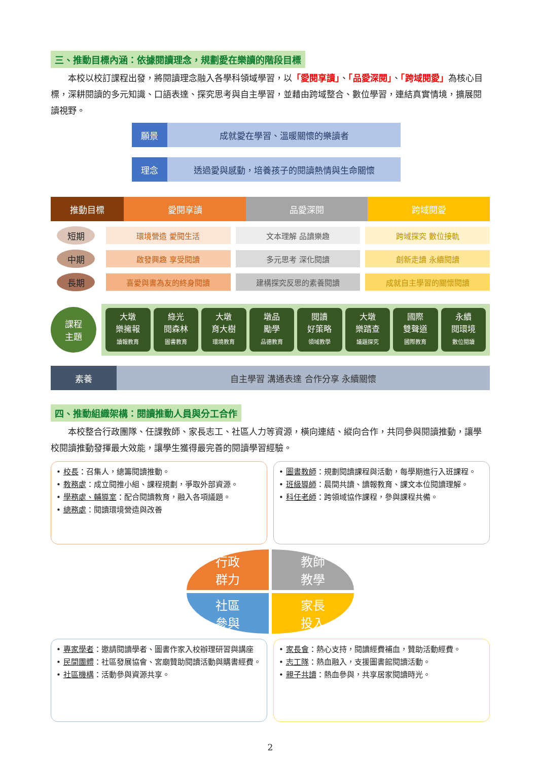三、推動目標內涵：依據閱讀理念，規劃愛在樂讀的階段目標
本校以校訂課程出發，將閱讀理念融入各學科領域學習，以「愛閱享讀」、「品愛深閱」、「跨域閱愛」為核心目標，深耕閱讀的多元知識、口語表達、探究思考與自主學習，並藉由跨域整合、數位學習，連結真實情境，擴展閱讀視野。
願景 成就愛在學習、溫暖關懷的樂讀者
理念 透過愛與感動，培養孩子的閱讀熱情與生命關懷
推動目標 愛閱享讀 品愛深閱 跨域閱愛
短期
環境營造 愛閱生活 文本理解 品讀樂趣 跨域探究 數位接軌
中期
啟發興趣 享受閱讀 多元思考 深化閱讀 創新走讀 永續閱讀
長期
喜愛與書為友的終身閱讀 建構探究反思的素養閱讀 成就自主學習的關懷閱讀
課程
主題
大墩
樂擁報
讀報教育
綠光
閱森林
圖書教育
大墩
育大樹
環境教育
墩品
勵學
品德教育
閱讀
好策略
領域教學
大墩
樂踏查
議題探究
國際
雙聲道
國際教育
永續
閱環境
數位閱讀
素養
自主學習 溝通表達 合作分享 永續關懷
四、推動組織架構：閱讀推動人員與分工合作
本校整合行政團隊、任課教師、家長志工、社區人力等資源，橫向連結、縱向合作，共同參與閱讀推動，讓學校閱讀推動發揮最大效能，讓學生獲得最完善的閱讀學習經驗。
• 校長：召集人，總籌閱讀推動。
• 教務處：成立閱推小組、課程規劃，爭取外部資源。
• 學務處、輔導室：配合閱讀教育，融入各項議題。
• 總務處：閱讀環境營造與改善
• 圖書教師：規劃閱讀課程與活動，每學期進行入班課程。
• 班級導師：晨間共讀、讀報教育、課文本位閱讀理解。
• 科任老師：跨領域協作課程，參與課程共備。
行政
群力
教師
教學
社區
參與
家長
投入
• 專家學者：邀請閱讀學者、圖書作家入校辦理研習與講座
• 民間團體：社區發展協會、宮廟贊助閱讀活動與購書經費。
• 社區機構：活動參與資源共享。
• 家長會：熱心支持，閱讀經費補血，贊助活動經費。
• 志工隊：熱血融入，支援圖書館閱讀活動。
• 親子共讀：熱血參與，共享居家閱讀時光。
2